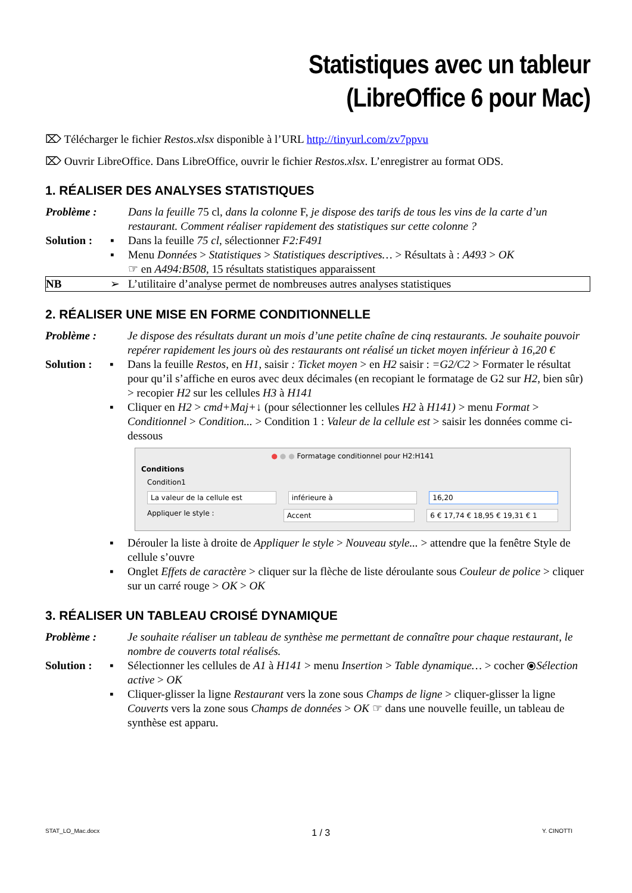Statistiques avec un tableur
(LibreOffice 6 pour Mac)
⌦ Télécharger le fichier Restos.xlsx disponible à l’URL http://tinyurl.com/zv7ppvu
⌦ Ouvrir LibreOffice. Dans LibreOffice, ouvrir le fichier Restos.xlsx. L’enregistrer au format ODS.
1. RÉALISER DES ANALYSES STATISTIQUES
| Problème : | | Dans la feuille 75 cl, dans la colonne F, je dispose des tarifs de tous les vins de la carte d’un restaurant. Comment réaliser rapidement des statistiques sur cette colonne ? |
| Solution : | ▪ | Dans la feuille 75 cl , sélectionner F2:F491 |
| | ▪ | Menu Données > Statistiques > Statistiques descriptives… > Résultats à : A493 > OK ☞ en A494:B508 , 15 résultats statistiques apparaissent |
| NB | ➢ | L’utilitaire d’analyse permet de nombreuses autres analyses statistiques |
2. RÉALISER UNE MISE EN FORME CONDITIONNELLE
| Problème : | | Je dispose des résultats durant un mois d’une petite chaîne de cinq restaurants. Je souhaite pouvoir repérer rapidement les jours où des restaurants ont réalisé un ticket moyen inférieur à 16,20 € |
| Solution : | ▪ | Dans la feuille Restos , en H1, saisir : Ticket moyen > en H2 saisir : =G2/C2 > Formater le résultat pour qu’il s’affiche en euros avec deux décimales (en recopiant le formatage de G2 sur H2 , bien sûr) > recopier H2 sur les cellules H3 à H141 |
| | ▪ | Cliquer en H2 > cmd+Maj+ ↓ (pour sélectionner les cellules H2 à H141) > menu Format > Conditionnel > Condition... > Condition 1 : Valeur de la cellule est > saisir les données comme ci-dessous |
● ● ● Formatage conditionnel pour H2:H141
Conditions
Condition1
La valeur de la cellule est inférieure à 16,20
Appliquer le style : Accent 6 € 17,74 € 18,95 € 19,31 € 1
| | ▪ | Dérouler la liste à droite de Appliquer le style > Nouveau style... > attendre que la fenêtre Style de cellule s’ouvre |
| | ▪ | Onglet Effets de caractère > cliquer sur la flèche de liste déroulante sous Couleur de police > cliquer sur un carré rouge > OK > OK |
3. RÉALISER UN TABLEAU CROISÉ DYNAMIQUE
| Problème : | | Je souhaite réaliser un tableau de synthèse me permettant de connaître pour chaque restaurant, le nombre de couverts total réalisés. |
| Solution : | ▪ | Sélectionner les cellules de A1 à H141 > menu Insertion > Table dynamique… > cocher ⦿ Sélection active > OK |
| | ▪ | Cliquer-glisser la ligne Restaurant vers la zone sous Champs de ligne > cliquer-glisser la ligne Couverts vers la zone sous Champs de données > OK ☞ dans une nouvelle feuille, un tableau de synthèse est apparu. |
STAT_LO_Mac.docx 1 / 3 Y. CINOTTI